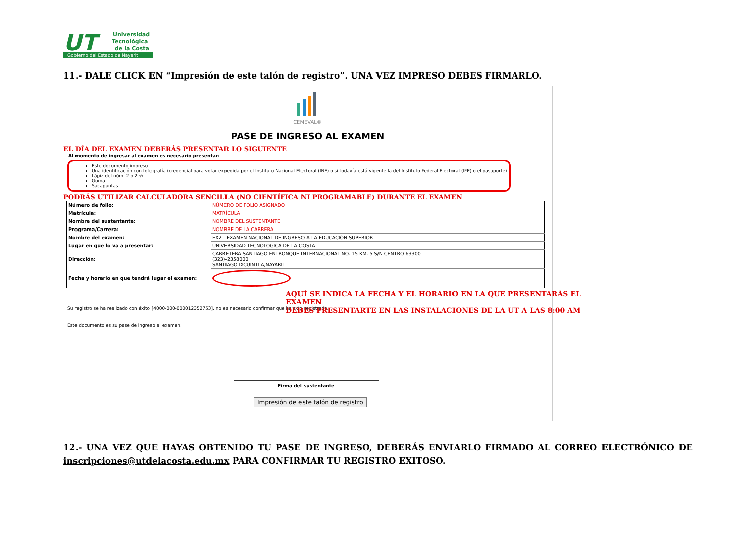UT
Universidad
Tecnológica
de la Costa
Gobierno del Estado de Nayarit
11.- DALE CLICK EN “Impresión de este talón de registro”. UNA VEZ IMPRESO DEBES FIRMARLO.
CENEVAL®
PASE DE INGRESO AL EXAMEN
EL DÍA DEL EXAMEN DEBERÁS PRESENTAR LO SIGUIENTE
Al momento de ingresar al examen es necesario presentar:
Este documento impreso
Una identificación con fotografía (credencial para votar expedida por el Instituto Nacional Electoral (INE) o si todavía está vigente la del Instituto Federal Electoral (IFE) o el pasaporte)
Lápiz del núm. 2 o 2 ½
Goma
Sacapuntas
PODRÁS UTILIZAR CALCULADORA SENCILLA (NO CIENTÍFICA NI PROGRAMABLE) DURANTE EL EXAMEN
| Número de folio: | NÚMERO DE FOLIO ASIGNADO |
| Matrícula: | MATRÍCULA |
| Nombre del sustentante: | NOMBRE DEL SUSTENTANTE |
| Programa/Carrera: | NOMBRE DE LA CARRERA |
| Nombre del examen: | EX2 - EXAMEN NACIONAL DE INGRESO A LA EDUCACIÓN SUPERIOR |
| Lugar en que lo va a presentar: | UNIVERSIDAD TECNOLOGICA DE LA COSTA |
| Dirección: | CARRETERA SANTIAGO ENTRONQUE INTERNACIONAL NO. 15 KM. 5 S/N CENTRO 63300 (323)-2358000 SANTIAGO IXCUINTLA,NAYARIT |
| Fecha y horario en que tendrá lugar el examen: | |
AQUÍ SE INDICA LA FECHA Y EL HORARIO EN LA QUE PRESENTARÁS EL EXAMEN
DEBES PRESENTARTE EN LAS INSTALACIONES DE LA UT A LAS 8:00 AM
Su registro se ha realizado con éxito [4000-000-000012352753], no es necesario confirmar que ha sido registrado.
Este documento es su pase de ingreso al examen.
Firma del sustentante
Impresión de este talón de registro
12.- UNA VEZ QUE HAYAS OBTENIDO TU PASE DE INGRESO, DEBERÁS ENVIARLO FIRMADO AL CORREO ELECTRÓNICO DE inscripciones@utdelacosta.edu.mx PARA CONFIRMAR TU REGISTRO EXITOSO.